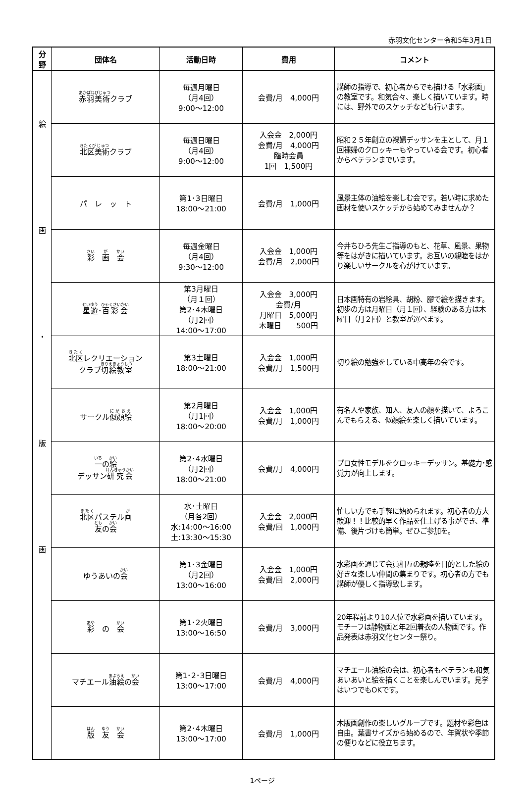赤羽文化センター令和5年3月1日
| 分 野 | 団体名 | 活動日時 | 費用 | コメント |
| --- | --- | --- | --- | --- |
| 絵 画 ・ 版 画 | 赤羽美術 クラブ | 毎週月曜日 （月4回） 9:00～12:00 | 会費/月 4,000円 | 講師の指導で、初心者からでも描ける「水彩画」の教室です。和気合々、楽しく描いています。時には、野外でのスケッチなども行います。 |
| | 北区美術 クラブ | 毎週日曜日 （月4回） 9:00～12:00 | 入会金 2,000円 会費/月 4,000円 臨時会員 1回 1,500円 | 昭和２５年創立の裸婦デッサンを主として、月１回裸婦のクロッキーもやっている会です。初心者からベテランまでいます。 |
| | パ レ ッ ト | 第1･3日曜日 18:00～21:00 | 会費/月 1,000円 | 風景主体の油絵を楽しむ会です。若い時に求めた画材を使いスケッチから始めてみませんか？ |
| | 彩 画 会 | 毎週金曜日 （月4回） 9:30～12:00 | 入会金 1,000円 会費/月 2,000円 | 今井ちひろ先生ご指導のもと、花草、風景、果物等をはがきに描いています。お互いの親睦をはかり楽しいサークルを心がけています。 |
| | 星遊 ･ 百彩会 | 第3月曜日 （月１回） 第2･4木曜日 （月2回） 14:00～17:00 | 入会金 3,000円 会費/月 月曜日 5,000円 木曜日 500円 | 日本画特有の岩絵具、胡粉、膠で絵を描きます。初歩の方は月曜日（月１回）、経験のある方は木曜日（月２回）と教室が選べます。 |
| | 北区 レクリエーション クラブ 切絵教室 | 第3土曜日 18:00～21:00 | 入会金 1,000円 会費/月 1,500円 | 切り絵の勉強をしている中高年の会です。 |
| | サークル 似顔絵 | 第2月曜日 （月1回） 18:00～20:00 | 入会金 1,000円 会費/月 1,000円 | 有名人や家族、知人、友人の顔を描いて、よろこんでもらえる、似顔絵を楽しく描いています。 |
| | 一 の 絵 デッサン 研究会 | 第2･4水曜日 （月2回） 18:00～21:00 | 会費/月 4,000円 | プロ女性モデルをクロッキーデッサン。基礎力･感覚力が向上します。 |
| | 北区 パステル 画 友 の 会 | 水･土曜日 （月各2回） 水:14:00～16:00 土:13:30～15:30 | 入会金 2,000円 会費/回 1,000円 | 忙しい方でも手軽に始められます。初心者の方大歓迎！！比較的早く作品を仕上げる事ができ、準備、後片づけも簡単。ぜひご参加を。 |
| | ゆうあいの 会 | 第1･3金曜日 （月2回） 13:00～16:00 | 入会金 1,000円 会費/回 2,000円 | 水彩画を通じて会員相互の親睦を目的とした絵の好きな楽しい仲間の集まりです。初心者の方でも講師が優しく指導致します。 |
| | 彩 の 会 | 第1･2火曜日 13:00～16:50 | 会費/月 3,000円 | 20年程前より10人位で水彩画を描いています。モチーフは静物画と年2回着衣の人物画です。作品発表は赤羽文化センター祭り。 |
| | マチエール 油絵 の 会 | 第1･2･3日曜日 13:00～17:00 | 会費/月 4,000円 | マチエール油絵の会は、初心者もベテランも和気あいあいと絵を描くことを楽しんでいます。見学はいつでもOKです。 |
| | 版 友 会 | 第2･4木曜日 13:00～17:00 | 会費/月 1,000円 | 木版画創作の楽しいグループです。題材や彩色は自由。葉書サイズから始めるので、年賀状や季節の便りなどに役立ちます。 |
1ページ